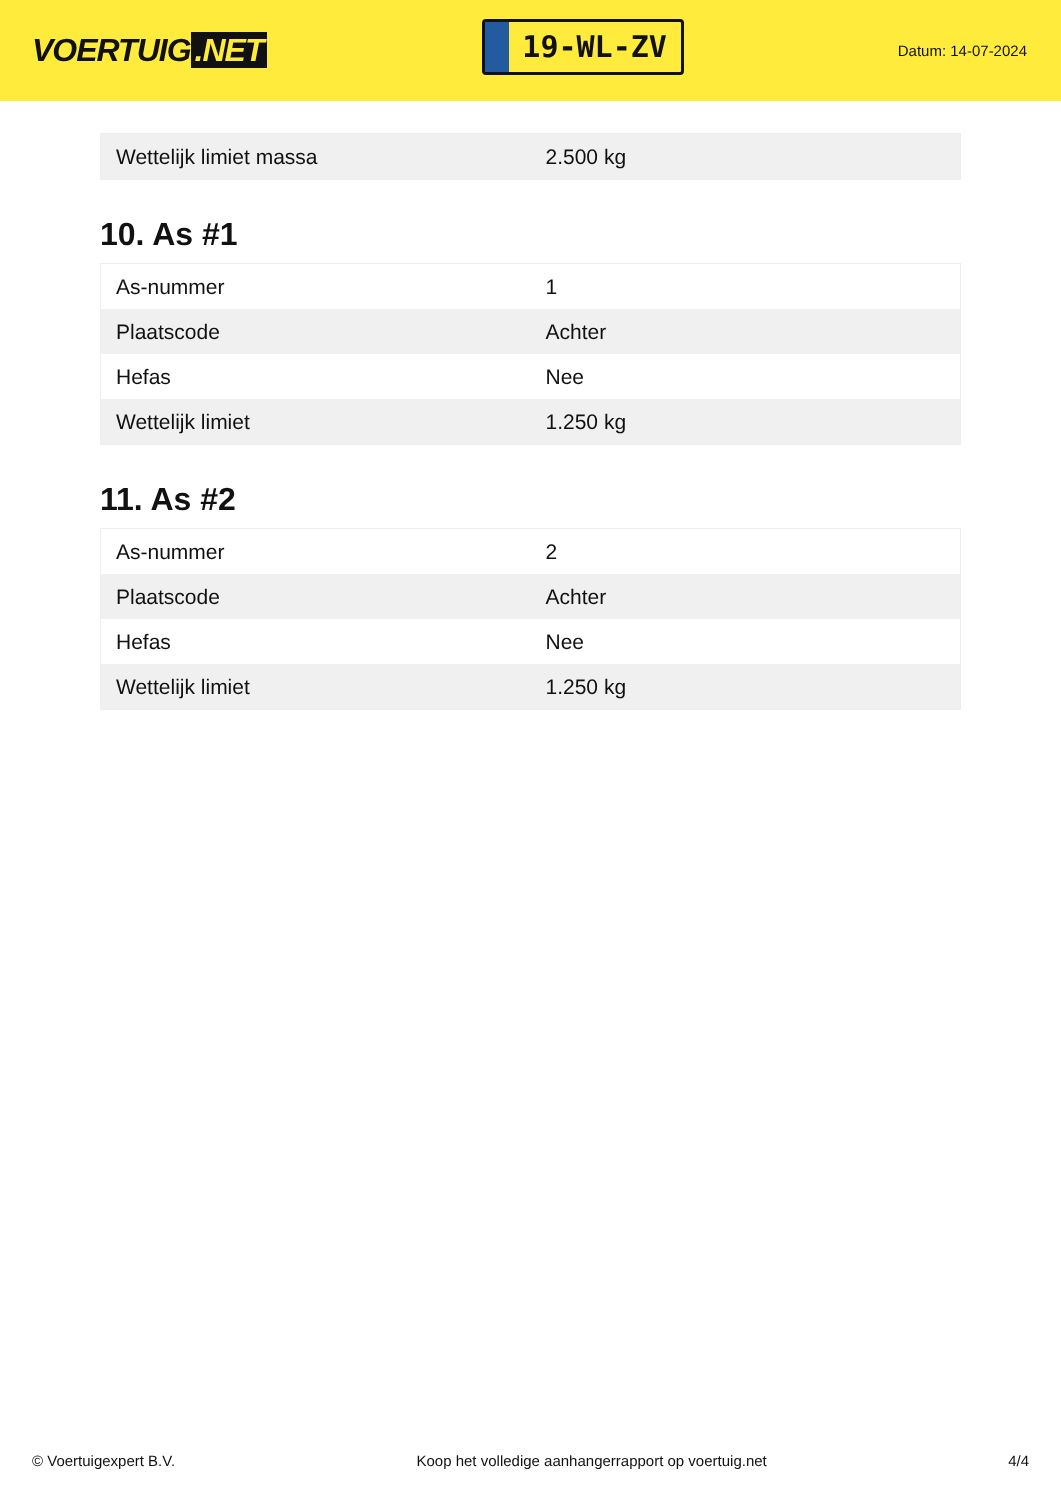VOERTUIG.NET
19-WL-ZV
Datum: 14-07-2024
| Wettelijk limiet massa | 2.500 kg |
10. As #1
| As-nummer | 1 |
| Plaatscode | Achter |
| Hefas | Nee |
| Wettelijk limiet | 1.250 kg |
11. As #2
| As-nummer | 2 |
| Plaatscode | Achter |
| Hefas | Nee |
| Wettelijk limiet | 1.250 kg |
© Voertuigexpert B.V. Koop het volledige aanhangerrapport op voertuig.net 4/4